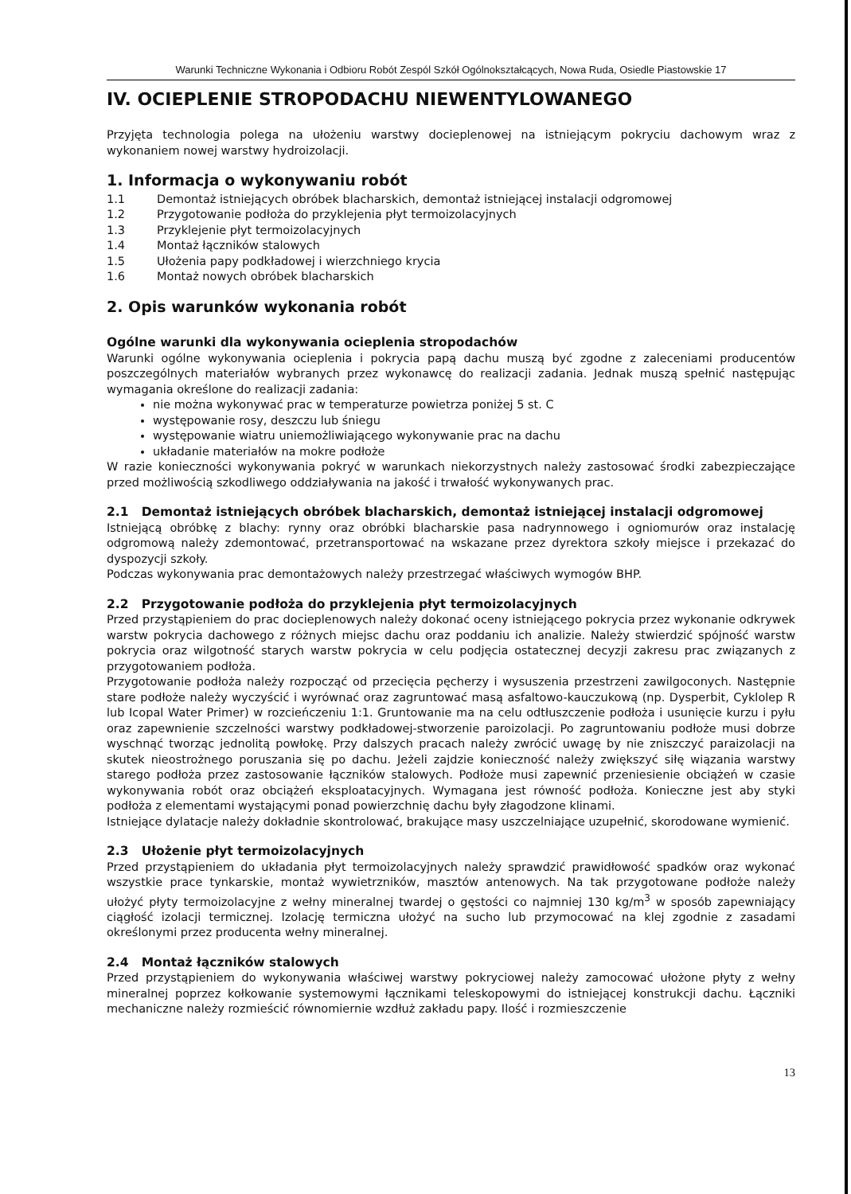Warunki Techniczne Wykonania i Odbioru Robót Zespól Szkół Ogólnokształcących, Nowa Ruda, Osiedle Piastowskie 17
IV. OCIEPLENIE STROPODACHU NIEWENTYLOWANEGO
Przyjęta technologia polega na ułożeniu warstwy docieplenowej na istniejącym pokryciu dachowym wraz z wykonaniem nowej warstwy hydroizolacji.
1. Informacja o wykonywaniu robót
1.1 Demontaż istniejących obróbek blacharskich, demontaż istniejącej instalacji odgromowej
1.2 Przygotowanie podłoża do przyklejenia płyt termoizolacyjnych
1.3 Przyklejenie płyt termoizolacyjnych
1.4 Montaż łączników stalowych
1.5 Ułożenia papy podkładowej i wierzchniego krycia
1.6 Montaż nowych obróbek blacharskich
2. Opis warunków wykonania robót
Ogólne warunki dla wykonywania ocieplenia stropodachów
Warunki ogólne wykonywania ocieplenia i pokrycia papą dachu muszą być zgodne z zaleceniami producentów poszczególnych materiałów wybranych przez wykonawcę do realizacji zadania. Jednak muszą spełnić następując wymagania określone do realizacji zadania:
nie można wykonywać prac w temperaturze powietrza poniżej 5 st. C
występowanie rosy, deszczu lub śniegu
występowanie wiatru uniemożliwiającego wykonywanie prac na dachu
układanie materiałów na mokre podłoże
W razie konieczności wykonywania pokryć w warunkach niekorzystnych należy zastosować środki zabezpieczające przed możliwością szkodliwego oddziaływania na jakość i trwałość wykonywanych prac.
2.1 Demontaż istniejących obróbek blacharskich, demontaż istniejącej instalacji odgromowej
Istniejącą obróbkę z blachy: rynny oraz obróbki blacharskie pasa nadrynnowego i ogniomurów oraz instalację odgromową należy zdemontować, przetransportować na wskazane przez dyrektora szkoły miejsce i przekazać do dyspozycji szkoły.
Podczas wykonywania prac demontażowych należy przestrzegać właściwych wymogów BHP.
2.2 Przygotowanie podłoża do przyklejenia płyt termoizolacyjnych
Przed przystąpieniem do prac docieplenowych należy dokonać oceny istniejącego pokrycia przez wykonanie odkrywek warstw pokrycia dachowego z różnych miejsc dachu oraz poddaniu ich analizie. Należy stwierdzić spójność warstw pokrycia oraz wilgotność starych warstw pokrycia w celu podjęcia ostatecznej decyzji zakresu prac związanych z przygotowaniem podłoża.
Przygotowanie podłoża należy rozpocząć od przecięcia pęcherzy i wysuszenia przestrzeni zawilgoconych. Następnie stare podłoże należy wyczyścić i wyrównać oraz zagruntować masą asfaltowo-kauczukową (np. Dysperbit, Cyklolep R lub Icopal Water Primer) w rozcieńczeniu 1:1. Gruntowanie ma na celu odtłuszczenie podłoża i usunięcie kurzu i pyłu oraz zapewnienie szczelności warstwy podkładowej-stworzenie paroizolacji. Po zagruntowaniu podłoże musi dobrze wyschnąć tworząc jednolitą powłokę. Przy dalszych pracach należy zwrócić uwagę by nie zniszczyć paraizolacji na skutek nieostrożnego poruszania się po dachu. Jeżeli zajdzie konieczność należy zwiększyć siłę wiązania warstwy starego podłoża przez zastosowanie łączników stalowych. Podłoże musi zapewnić przeniesienie obciążeń w czasie wykonywania robót oraz obciążeń eksploatacyjnych. Wymagana jest równość podłoża. Konieczne jest aby styki podłoża z elementami wystającymi ponad powierzchnię dachu były złagodzone klinami.
Istniejące dylatacje należy dokładnie skontrolować, brakujące masy uszczelniające uzupełnić, skorodowane wymienić.
2.3 Ułożenie płyt termoizolacyjnych
Przed przystąpieniem do układania płyt termoizolacyjnych należy sprawdzić prawidłowość spadków oraz wykonać wszystkie prace tynkarskie, montaż wywietrzników, masztów antenowych. Na tak przygotowane podłoże należy ułożyć płyty termoizolacyjne z wełny mineralnej twardej o gęstości co najmniej 130 kg/m<sup>3</sup> w sposób zapewniający ciągłość izolacji termicznej. Izolację termiczna ułożyć na sucho lub przymocować na klej zgodnie z zasadami określonymi przez producenta wełny mineralnej.
2.4 Montaż łączników stalowych
Przed przystąpieniem do wykonywania właściwej warstwy pokryciowej należy zamocować ułożone płyty z wełny mineralnej poprzez kołkowanie systemowymi łącznikami teleskopowymi do istniejącej konstrukcji dachu. Łączniki mechaniczne należy rozmieścić równomiernie wzdłuż zakładu papy. Ilość i rozmieszczenie
13